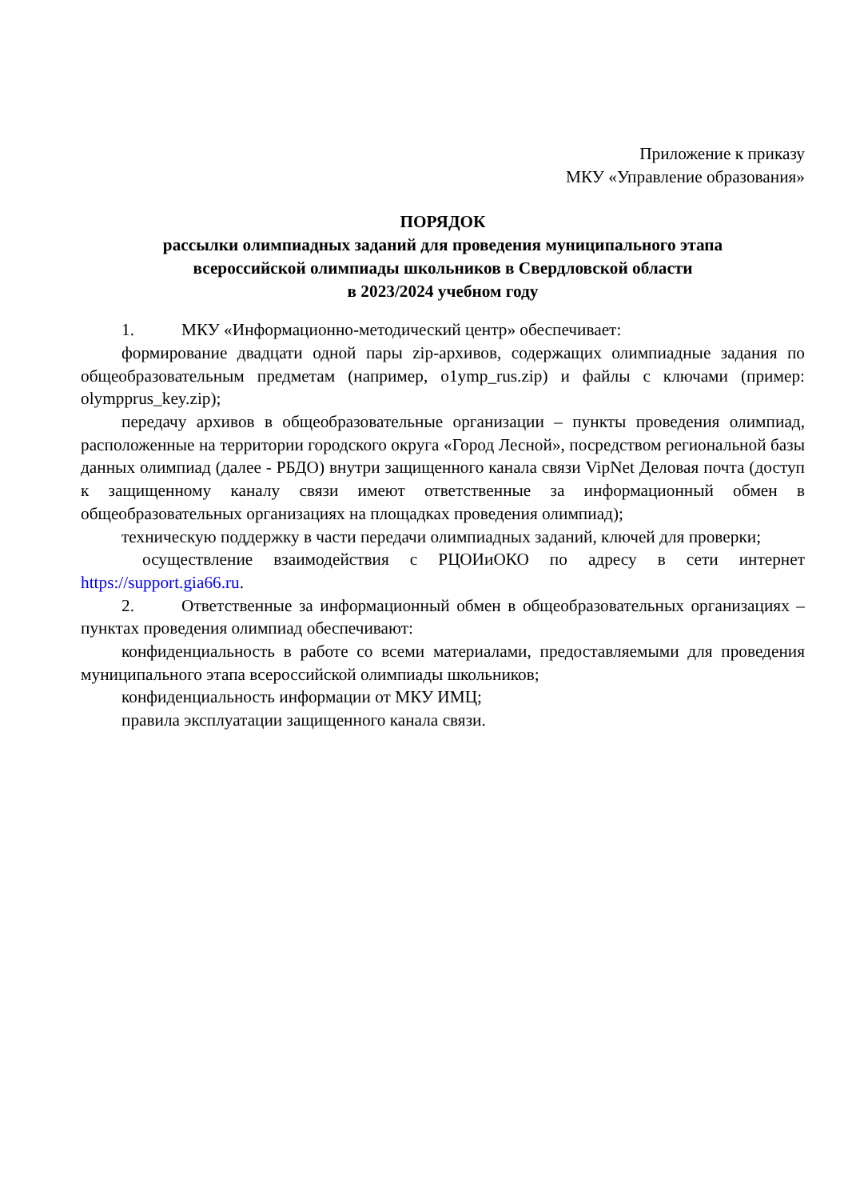Приложение к приказу
МКУ «Управление образования»
ПОРЯДОК
рассылки олимпиадных заданий для проведения муниципального этапа
всероссийской олимпиады школьников в Свердловской области
в 2023/2024 учебном году
1. МКУ «Информационно-методический центр» обеспечивает:
формирование двадцати одной пары zip-архивов, содержащих олимпиадные задания по общеобразовательным предметам (например, o1ymp_rus.zip) и файлы с ключами (пример: olympprus_key.zip);
передачу архивов в общеобразовательные организации – пункты проведения олимпиад, расположенные на территории городского округа «Город Лесной», посредством региональной базы данных олимпиад (далее - РБДО) внутри защищенного канала связи VipNet Деловая почта (доступ к защищенному каналу связи имеют ответственные за информационный обмен в общеобразовательных организациях на площадках проведения олимпиад);
техническую поддержку в части передачи олимпиадных заданий, ключей для проверки;
осуществление взаимодействия с РЦОИиОКО по адресу в сети интернет https://support.gia66.ru.
2. Ответственные за информационный обмен в общеобразовательных организациях – пунктах проведения олимпиад обеспечивают:
конфиденциальность в работе со всеми материалами, предоставляемыми для проведения муниципального этапа всероссийской олимпиады школьников;
конфиденциальность информации от МКУ ИМЦ;
правила эксплуатации защищенного канала связи.